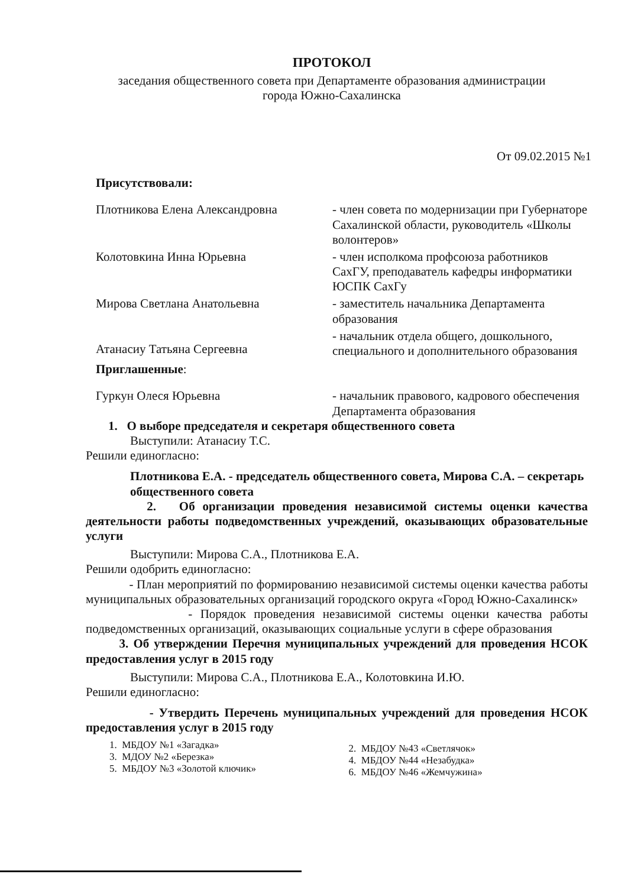ПРОТОКОЛ
заседания общественного совета при Департаменте образования администрации
города Южно-Сахалинска
От 09.02.2015 №1
Присутствовали:
Плотникова Елена Александровна - член совета по модернизации при Губернаторе Сахалинской области, руководитель «Школы волонтеров»
Колотовкина Инна Юрьевна - член исполкома профсоюза работников СахГУ, преподаватель кафедры информатики ЮСПК СахГу
Мирова Светлана Анатольевна - заместитель начальника Департамента образования
Атанасиу Татьяна Сергеевна
- начальник отдела общего, дошкольного, специального и дополнительного образования
Приглашенные:
Гуркун Олеся Юрьевна - начальник правового, кадрового обеспечения Департамента образования
1. О выборе председателя и секретаря общественного совета
Выступили: Атанасиу Т.С.
Решили единогласно:
Плотникова Е.А. - председатель общественного совета, Мирова С.А. – секретарь общественного совета
2. Об организации проведения независимой системы оценки качества деятельности работы подведомственных учреждений, оказывающих образовательные услуги
Выступили: Мирова С.А., Плотникова Е.А.
Решили одобрить единогласно:
- План мероприятий по формированию независимой системы оценки качества работы муниципальных образовательных организаций городского округа «Город Южно-Сахалинск»
- Порядок проведения независимой системы оценки качества работы подведомственных организаций, оказывающих социальные услуги в сфере образования
3. Об утверждении Перечня муниципальных учреждений для проведения НСОК предоставления услуг в 2015 году
Выступили: Мирова С.А., Плотникова Е.А., Колотовкина И.Ю.
Решили единогласно:
- Утвердить Перечень муниципальных учреждений для проведения НСОК предоставления услуг в 2015 году
1. МБДОУ №1 «Загадка»
3. МДОУ №2 «Березка»
5. МБДОУ №3 «Золотой ключик»
2. МБДОУ №43 «Светлячок»
4. МБДОУ №44 «Незабудка»
6. МБДОУ №46 «Жемчужина»